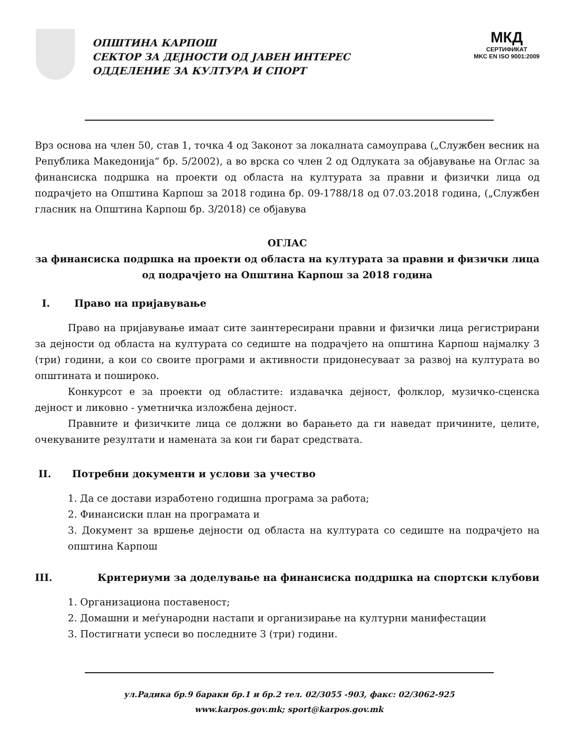ОПШТИНА КАРПОШ
СЕКТОР ЗА ДЕЈНОСТИ ОД ЈАВЕН ИНТЕРЕС
ОДДЕЛЕНИЕ ЗА КУЛТУРА И СПОРТ
МКД
СЕРТИФИКАТ
MKC EN ISO 9001:2009
Врз основа на член 50, став 1, точка 4 од Законот за локалната самоуправа („Службен весник на Република Македонија“ бр. 5/2002), а во врска со член 2 од Одлуката за објавување на Оглас за финансиска подршка на проекти од областа на културата за правни и физички лица од подрачјето на Општина Карпош за 2018 година бр. 09-1788/18 од 07.03.2018 година, („Службен гласник на Општина Карпош бр. 3/2018) се објавува
ОГЛАС
за финансиска подршка на проекти од областа на културата за правни и физички лица од подрачјето на Општина Карпош за 2018 година
I. Право на пријавување
Право на пријавување имаат сите заинтересирани правни и физички лица регистрирани за дејности од областа на културата со седиште на подрачјето на општина Карпош најмалку 3 (три) години, а кои со своите програми и активности придонесуваат за развој на културата во општината и пошироко.
Конкурсот е за проекти од областите: издавачка дејност, фолклор, музичко-сценска дејност и ликовно - уметничка изложбена дејност.
Правните и физичките лица се должни во барањето да ги наведат причините, целите, очекуваните резултати и намената за кои ги барат средствата.
II. Потребни документи и услови за учество
1. Да се достави изработено годишна програма за работа;
2. Финансиски план на програмата и
3. Документ за вршење дејности од областа на културата со седиште на подрачјето на општина Карпош
III. Критериуми за доделување на финансиска поддршка на спортски клубови
1. Организациона поставеност;
2. Домашни и меѓународни настапи и организирање на културни манифестации
3. Постигнати успеси во последните 3 (три) години.
ул.Радика бр.9 бараки бр.1 и бр.2 тел. 02/3055 -903, факс: 02/3062-925
www.karpos.gov.mk; sport@karpos.gov.mk